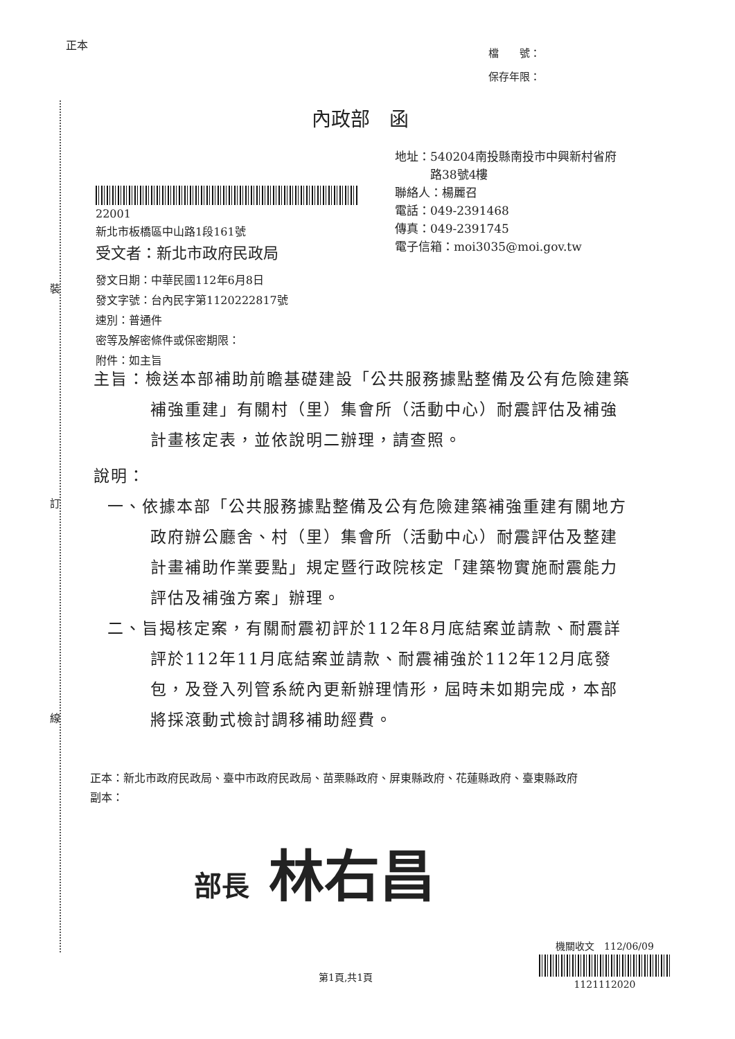正本
檔　　號：
保存年限：
內政部　函
地址：540204南投縣南投市中興新村省府
　　　路38號4樓
聯絡人：楊麗召
電話：049-2391468
傳真：049-2391745
電子信箱：moi3035@moi.gov.tw
22001
新北市板橋區中山路1段161號
受文者：新北市政府民政局
發文日期：中華民國112年6月8日
發文字號：台內民字第1120222817號
速別：普通件
密等及解密條件或保密期限：
附件：如主旨
裝
訂
線
主旨：檢送本部補助前瞻基礎建設「公共服務據點整備及公有危險建築補強重建」有關村（里）集會所（活動中心）耐震評估及補強計畫核定表，並依說明二辦理，請查照。
說明：
一、依據本部「公共服務據點整備及公有危險建築補強重建有關地方政府辦公廳舍、村（里）集會所（活動中心）耐震評估及整建計畫補助作業要點」規定暨行政院核定「建築物實施耐震能力評估及補強方案」辦理。
二、旨揭核定案，有關耐震初評於112年8月底結案並請款、耐震詳評於112年11月底結案並請款、耐震補強於112年12月底發包，及登入列管系統內更新辦理情形，屆時未如期完成，本部將採滾動式檢討調移補助經費。
正本：新北市政府民政局、臺中市政府民政局、苗栗縣政府、屏東縣政府、花蓮縣政府、臺東縣政府
副本：
部長 林右昌
第1頁,共1頁
機關收文　112/06/09
1121112020